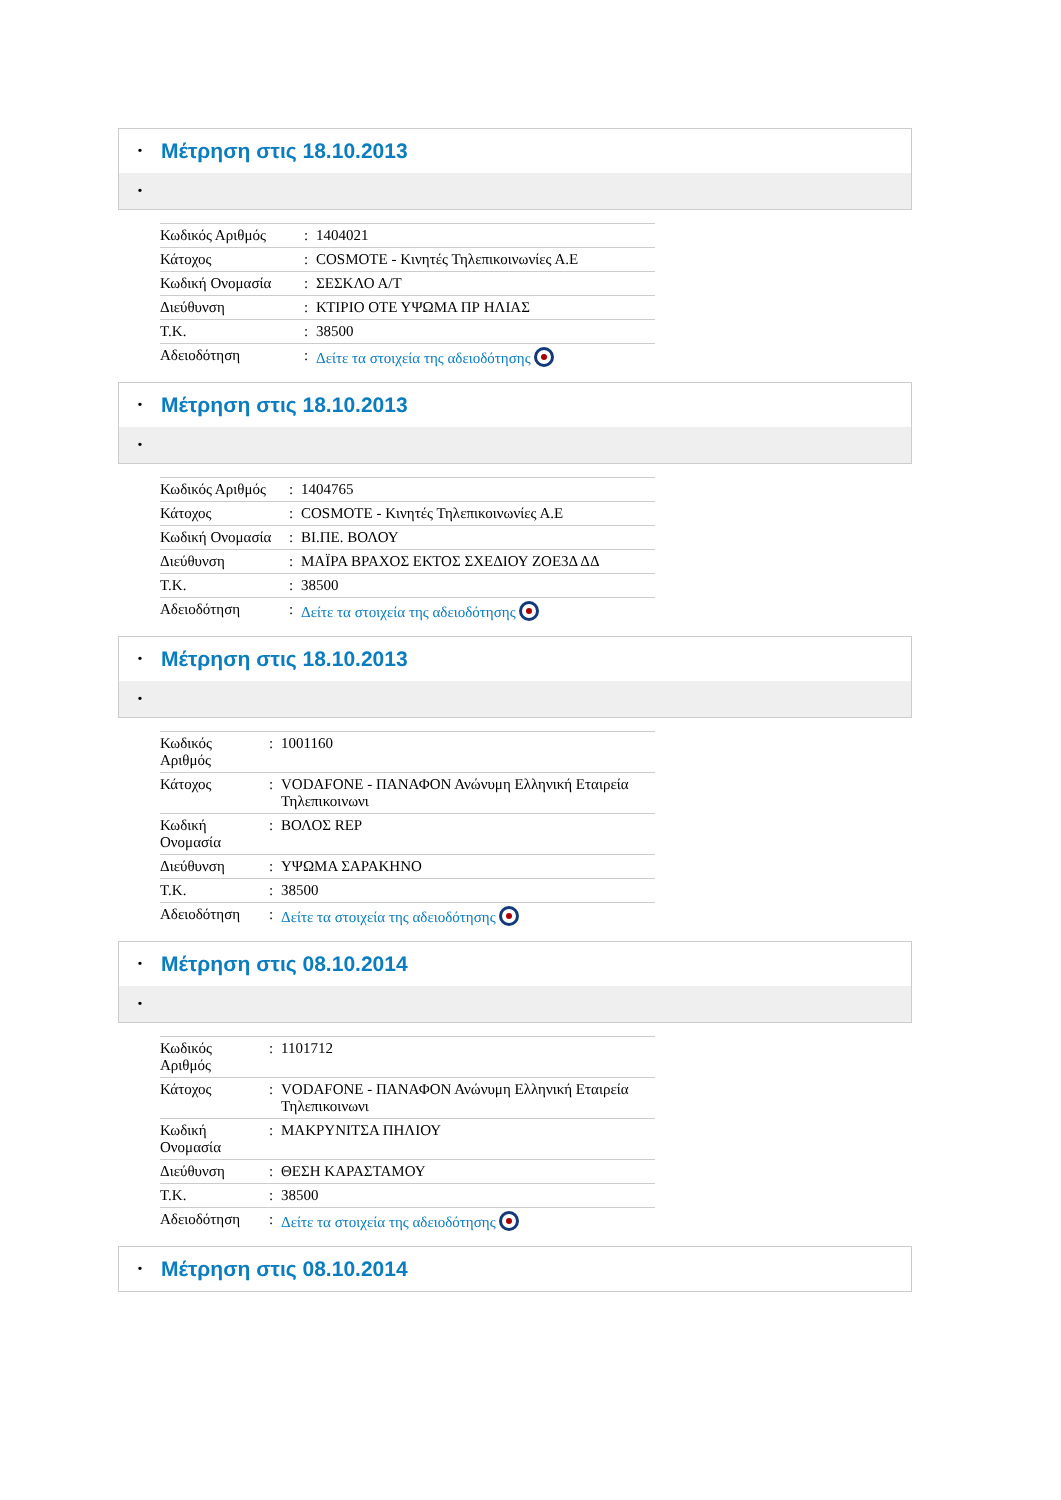• Μέτρηση στις 18.10.2013
•
| Κωδικός Αριθμός | : | 1404021 |
| Κάτοχος | : | COSMOTE - Κινητές Τηλεπικοινωνίες Α.Ε |
| Κωδική Ονομασία | : | ΣΕΣΚΛΟ Α/Τ |
| Διεύθυνση | : | ΚΤΙΡΙΟ ΟΤΕ ΥΨΩΜΑ ΠΡ ΗΛΙΑΣ |
| Τ.Κ. | : | 38500 |
| Αδειοδότηση | : | Δείτε τα στοιχεία της αδειοδότησης |
• Μέτρηση στις 18.10.2013
•
| Κωδικός Αριθμός | : | 1404765 |
| Κάτοχος | : | COSMOTE - Κινητές Τηλεπικοινωνίες Α.Ε |
| Κωδική Ονομασία | : | ΒΙ.ΠΕ. ΒΟΛΟΥ |
| Διεύθυνση | : | ΜΑΪΡΑ ΒΡΑΧΟΣ ΕΚΤΟΣ ΣΧΕΔΙΟΥ ΖΟΕ3Δ ΔΔ |
| Τ.Κ. | : | 38500 |
| Αδειοδότηση | : | Δείτε τα στοιχεία της αδειοδότησης |
• Μέτρηση στις 18.10.2013
•
| Κωδικός Αριθμός | : | 1001160 |
| Κάτοχος | : | VODAFONE - ΠΑΝΑΦΟΝ Ανώνυμη Ελληνική Εταιρεία Τηλεπικοινωνι |
| Κωδική Ονομασία | : | ΒΟΛΟΣ REP |
| Διεύθυνση | : | ΥΨΩΜΑ ΣΑΡΑΚΗΝΟ |
| Τ.Κ. | : | 38500 |
| Αδειοδότηση | : | Δείτε τα στοιχεία της αδειοδότησης |
• Μέτρηση στις 08.10.2014
•
| Κωδικός Αριθμός | : | 1101712 |
| Κάτοχος | : | VODAFONE - ΠΑΝΑΦΟΝ Ανώνυμη Ελληνική Εταιρεία Τηλεπικοινωνι |
| Κωδική Ονομασία | : | ΜΑΚΡΥΝΙΤΣΑ ΠΗΛΙΟΥ |
| Διεύθυνση | : | ΘΕΣΗ ΚΑΡΑΣΤΑΜΟΥ |
| Τ.Κ. | : | 38500 |
| Αδειοδότηση | : | Δείτε τα στοιχεία της αδειοδότησης |
• Μέτρηση στις 08.10.2014